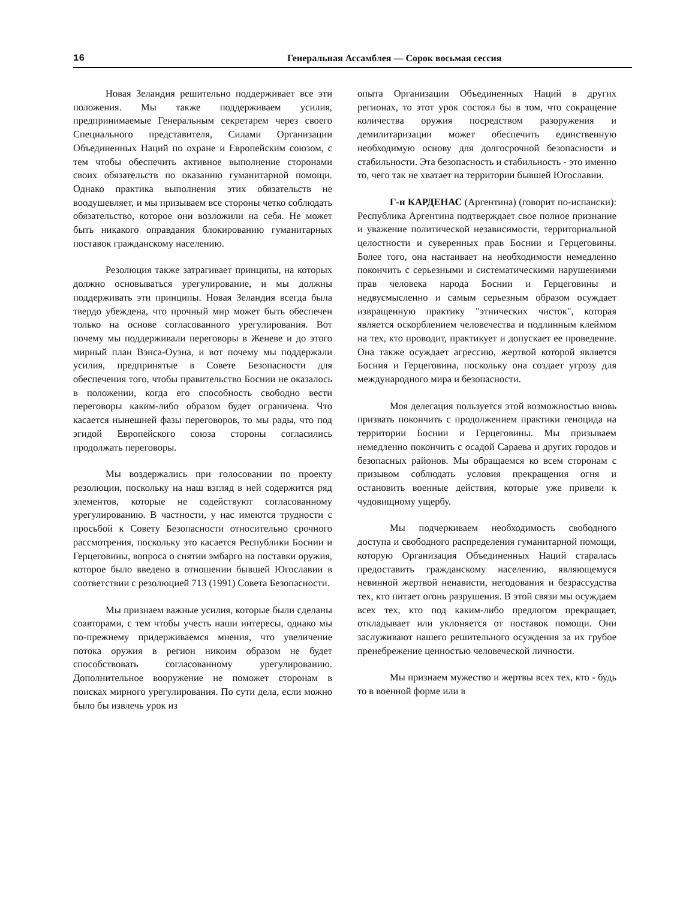16 Генеральная Ассамблея — Сорок восьмая сессия
Новая Зеландия решительно поддерживает все эти положения. Мы также поддерживаем усилия, предпринимаемые Генеральным секретарем через своего Специального представителя, Силами Организации Объединенных Наций по охране и Европейским союзом, с тем чтобы обеспечить активное выполнение сторонами своих обязательств по оказанию гуманитарной помощи. Однако практика выполнения этих обязательств не воодушевляет, и мы призываем все стороны четко соблюдать обязательство, которое они возложили на себя. Не может быть никакого оправдания блокированию гуманитарных поставок гражданскому населению.
Резолюция также затрагивает принципы, на которых должно основываться урегулирование, и мы должны поддерживать эти принципы. Новая Зеландия всегда была твердо убеждена, что прочный мир может быть обеспечен только на основе согласованного урегулирования. Вот почему мы поддерживали переговоры в Женеве и до этого мирный план Вэнса-Оуэна, и вот почему мы поддержали усилия, предпринятые в Совете Безопасности для обеспечения того, чтобы правительство Боснии не оказалось в положении, когда его способность свободно вести переговоры каким-либо образом будет ограничена. Что касается нынешней фазы переговоров, то мы рады, что под эгидой Европейского союза стороны согласились продолжать переговоры.
Мы воздержались при голосовании по проекту резолюции, поскольку на наш взгляд в ней содержится ряд элементов, которые не содействуют согласованному урегулированию. В частности, у нас имеются трудности с просьбой к Совету Безопасности относительно срочного рассмотрения, поскольку это касается Республики Боснии и Герцеговины, вопроса о снятии эмбарго на поставки оружия, которое было введено в отношении бывшей Югославии в соответствии с резолюцией 713 (1991) Совета Безопасности.
Мы признаем важные усилия, которые были сделаны соавторами, с тем чтобы учесть наши интересы, однако мы по-прежнему придерживаемся мнения, что увеличение потока оружия в регион никоим образом не будет способствовать согласованному урегулированию. Дополнительное вооружение не поможет сторонам в поисках мирного урегулирования. По сути дела, если можно было бы извлечь урок из
опыта Организации Объединенных Наций в других регионах, то этот урок состоял бы в том, что сокращение количества оружия посредством разоружения и демилитаризации может обеспечить единственную необходимую основу для долгосрочной безопасности и стабильности. Эта безопасность и стабильность - это именно то, чего так не хватает на территории бывшей Югославии.
Г-н КАРДЕНАС (Аргентина) (говорит по-испански): Республика Аргентина подтверждает свое полное признание и уважение политической независимости, территориальной целостности и суверенных прав Боснии и Герцеговины. Более того, она настаивает на необходимости немедленно покончить с серьезными и систематическими нарушениями прав человека народа Боснии и Герцеговины и недвусмысленно и самым серьезным образом осуждает извращенную практику "этнических чисток", которая является оскорблением человечества и подлинным клеймом на тех, кто проводит, практикует и допускает ее проведение. Она также осуждает агрессию, жертвой которой является Босния и Герцеговина, поскольку она создает угрозу для международного мира и безопасности.
Моя делегация пользуется этой возможностью вновь призвать покончить с продолжением практики геноцида на территории Боснии и Герцеговины. Мы призываем немедленно покончить с осадой Сараева и других городов и безопасных районов. Мы обращаемся ко всем сторонам с призывом соблюдать условия прекращения огня и остановить военные действия, которые уже привели к чудовищному ущербу.
Мы подчеркиваем необходимость свободного доступа и свободного распределения гуманитарной помощи, которую Организация Объединенных Наций старалась предоставить гражданскому населению, являющемуся невинной жертвой ненависти, негодования и безрассудства тех, кто питает огонь разрушения. В этой связи мы осуждаем всех тех, кто под каким-либо предлогом прекращает, откладывает или уклоняется от поставок помощи. Они заслуживают нашего решительного осуждения за их грубое пренебрежение ценностью человеческой личности.
Мы признаем мужество и жертвы всех тех, кто - будь то в военной форме или в